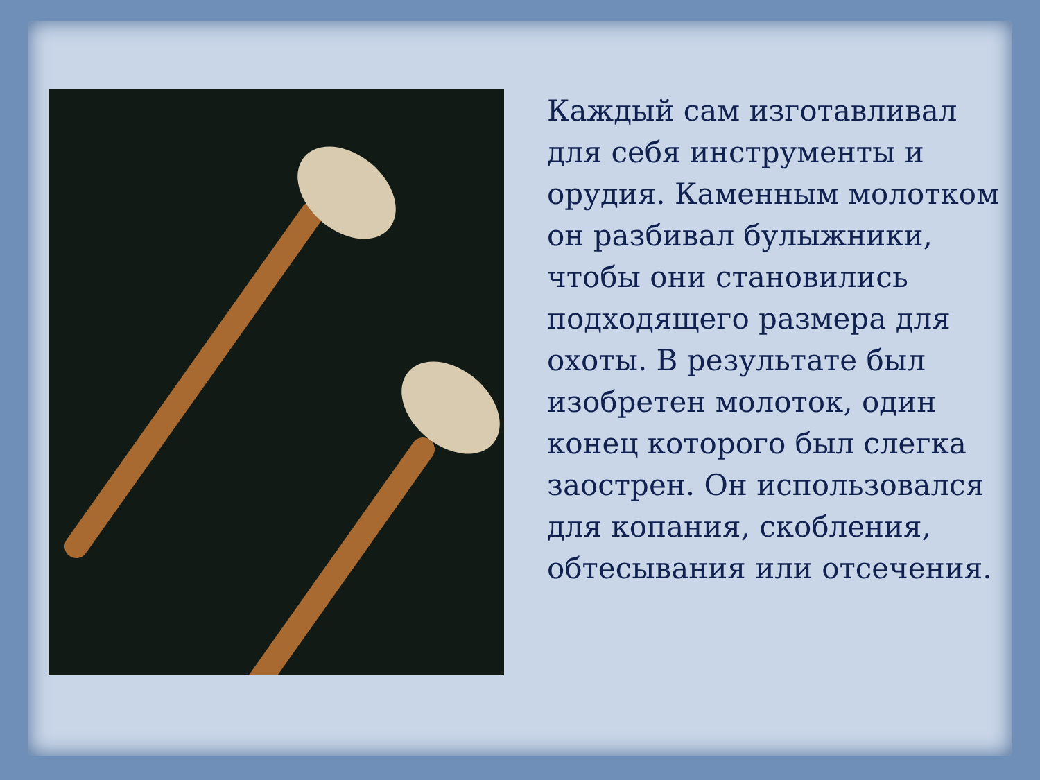Каждый сам изготавливал для себя инструменты и орудия. Каменным молотком он разбивал булыжники, чтобы они становились подходящего размера для охоты. В результате был изобретен молоток, один конец которого был слегка заострен. Он использовался для копания, скобления, обтесывания или отсечения.